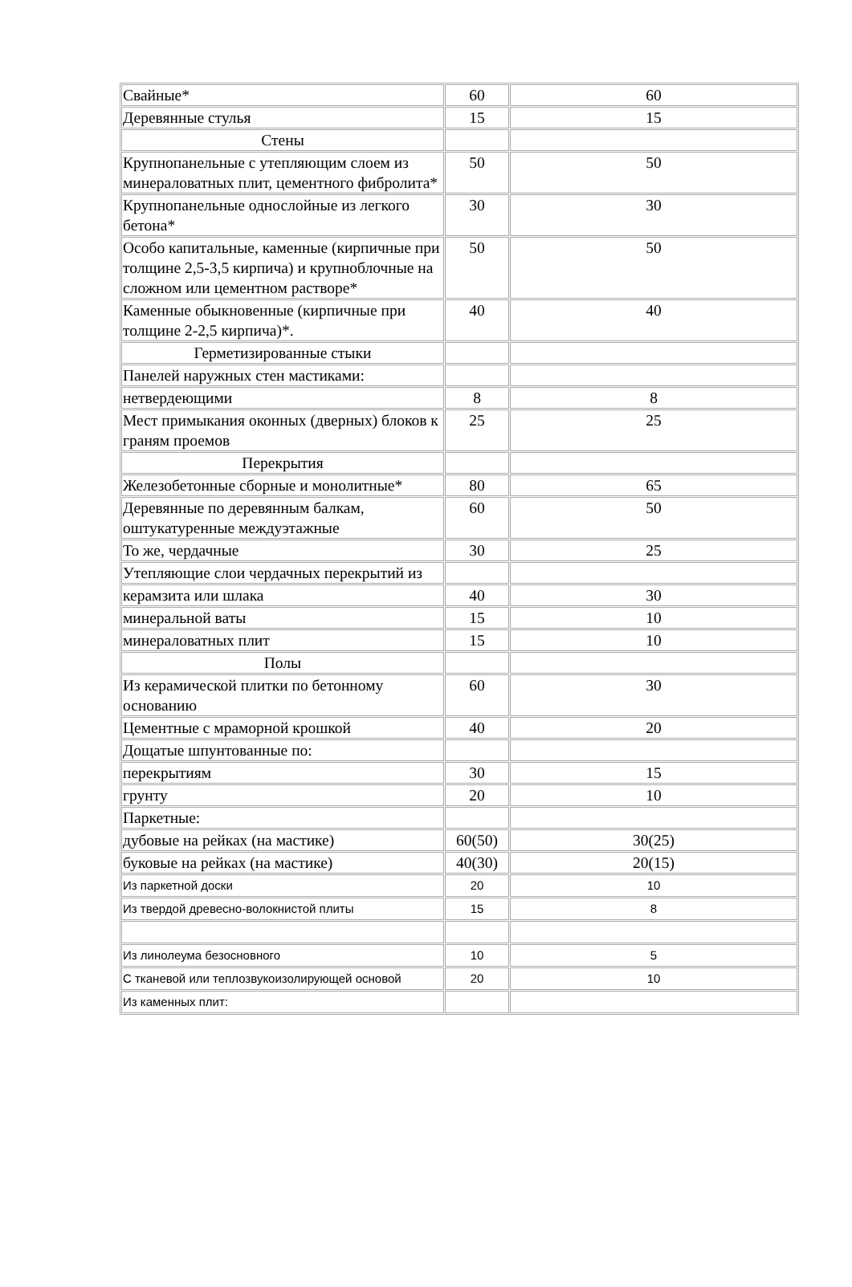| Свайные* | 60 | 60 |
| Деревянные стулья | 15 | 15 |
| Стены | | |
| Крупнопанельные с утепляющим слоем из минераловатных плит, цементного фибролита* | 50 | 50 |
| Крупнопанельные однослойные из легкого бетона* | 30 | 30 |
| Особо капитальные, каменные (кирпичные при толщине 2,5-3,5 кирпича) и крупноблочные на сложном или цементном растворе* | 50 | 50 |
| Каменные обыкновенные (кирпичные при толщине 2-2,5 кирпича)*. | 40 | 40 |
| Герметизированные стыки | | |
| Панелей наружных стен мастиками: | | |
| нетвердеющими | 8 | 8 |
| Мест примыкания оконных (дверных) блоков к граням проемов | 25 | 25 |
| Перекрытия | | |
| Железобетонные сборные и монолитные* | 80 | 65 |
| Деревянные по деревянным балкам, оштукатуренные междуэтажные | 60 | 50 |
| То же, чердачные | 30 | 25 |
| Утепляющие слои чердачных перекрытий из | | |
| керамзита или шлака | 40 | 30 |
| минеральной ваты | 15 | 10 |
| минераловатных плит | 15 | 10 |
| Полы | | |
| Из керамической плитки по бетонному основанию | 60 | 30 |
| Цементные с мраморной крошкой | 40 | 20 |
| Дощатые шпунтованные по: | | |
| перекрытиям | 30 | 15 |
| грунту | 20 | 10 |
| Паркетные: | | |
| дубовые на рейках (на мастике) | 60(50) | 30(25) |
| буковые на рейках (на мастике) | 40(30) | 20(15) |
| Из паркетной доски | 20 | 10 |
| Из твердой древесно-волокнистой плиты | 15 | 8 |
| Из линолеума безосновного | 10 | 5 |
| С тканевой или теплозвукоизолирующей основой | 20 | 10 |
| Из каменных плит: | | |